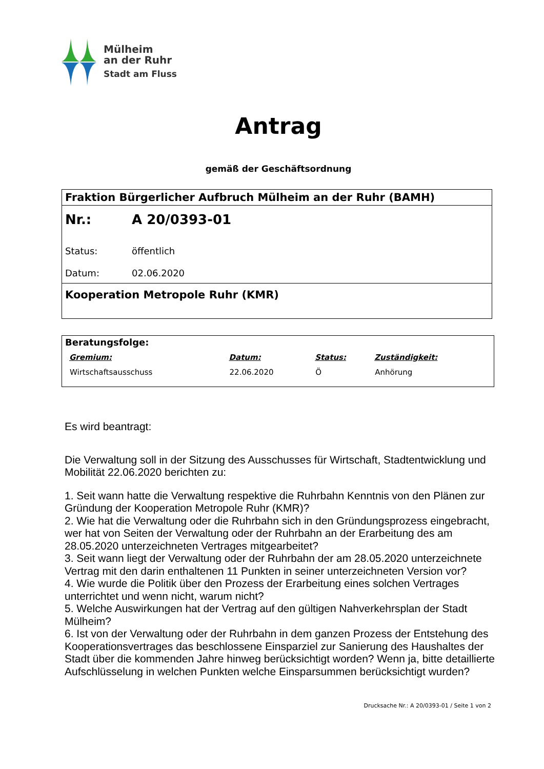Mülheim
an der Ruhr
Stadt am Fluss
Antrag
gemäß der Geschäftsordnung
Fraktion Bürgerlicher Aufbruch Mülheim an der Ruhr (BAMH)
Nr.: A 20/0393-01
Status: öffentlich
Datum: 02.06.2020
Kooperation Metropole Ruhr (KMR)
Beratungsfolge:
| Gremium: | Datum: | Status: | Zuständigkeit: |
| --- | --- | --- | --- |
| Wirtschaftsausschuss | 22.06.2020 | Ö | Anhörung |
Es wird beantragt:
Die Verwaltung soll in der Sitzung des Ausschusses für Wirtschaft, Stadtentwicklung und Mobilität 22.06.2020 berichten zu:
1. Seit wann hatte die Verwaltung respektive die Ruhrbahn Kenntnis von den Plänen zur Gründung der Kooperation Metropole Ruhr (KMR)?
2. Wie hat die Verwaltung oder die Ruhrbahn sich in den Gründungsprozess eingebracht, wer hat von Seiten der Verwaltung oder der Ruhrbahn an der Erarbeitung des am 28.05.2020 unterzeichneten Vertrages mitgearbeitet?
3. Seit wann liegt der Verwaltung oder der Ruhrbahn der am 28.05.2020 unterzeichnete Vertrag mit den darin enthaltenen 11 Punkten in seiner unterzeichneten Version vor?
4. Wie wurde die Politik über den Prozess der Erarbeitung eines solchen Vertrages unterrichtet und wenn nicht, warum nicht?
5. Welche Auswirkungen hat der Vertrag auf den gültigen Nahverkehrsplan der Stadt Mülheim?
6. Ist von der Verwaltung oder der Ruhrbahn in dem ganzen Prozess der Entstehung des Kooperationsvertrages das beschlossene Einsparziel zur Sanierung des Haushaltes der Stadt über die kommenden Jahre hinweg berücksichtigt worden? Wenn ja, bitte detaillierte Aufschlüsselung in welchen Punkten welche Einsparsummen berücksichtigt wurden?
Drucksache Nr.: A 20/0393-01 / Seite 1 von 2